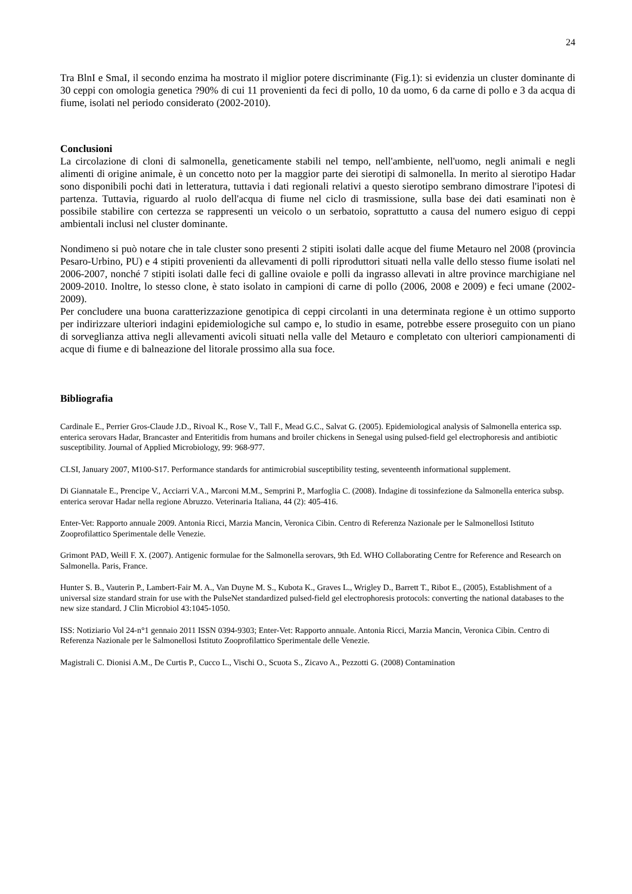24
Tra BlnI e SmaI, il secondo enzima ha mostrato il miglior potere discriminante (Fig.1): si evidenzia un cluster dominante di 30 ceppi con omologia genetica ?90% di cui 11 provenienti da feci di pollo, 10 da uomo, 6 da carne di pollo e 3 da acqua di fiume, isolati nel periodo considerato (2002-2010).
Conclusioni
La circolazione di cloni di salmonella, geneticamente stabili nel tempo, nell'ambiente, nell'uomo, negli animali e negli alimenti di origine animale, è un concetto noto per la maggior parte dei sierotipi di salmonella. In merito al sierotipo Hadar sono disponibili pochi dati in letteratura, tuttavia i dati regionali relativi a questo sierotipo sembrano dimostrare l'ipotesi di partenza. Tuttavia, riguardo al ruolo dell'acqua di fiume nel ciclo di trasmissione, sulla base dei dati esaminati non è possibile stabilire con certezza se rappresenti un veicolo o un serbatoio, soprattutto a causa del numero esiguo di ceppi ambientali inclusi nel cluster dominante.
Nondimeno si può notare che in tale cluster sono presenti 2 stipiti isolati dalle acque del fiume Metauro nel 2008 (provincia Pesaro-Urbino, PU) e 4 stipiti provenienti da allevamenti di polli riproduttori situati nella valle dello stesso fiume isolati nel 2006-2007, nonché 7 stipiti isolati dalle feci di galline ovaiole e polli da ingrasso allevati in altre province marchigiane nel 2009-2010. Inoltre, lo stesso clone, è stato isolato in campioni di carne di pollo (2006, 2008 e 2009) e feci umane (2002-2009).
Per concludere una buona caratterizzazione genotipica di ceppi circolanti in una determinata regione è un ottimo supporto per indirizzare ulteriori indagini epidemiologiche sul campo e, lo studio in esame, potrebbe essere proseguito con un piano di sorveglianza attiva negli allevamenti avicoli situati nella valle del Metauro e completato con ulteriori campionamenti di acque di fiume e di balneazione del litorale prossimo alla sua foce.
Bibliografia
Cardinale E., Perrier Gros-Claude J.D., Rivoal K., Rose V., Tall F., Mead G.C., Salvat G. (2005). Epidemiological analysis of Salmonella enterica ssp. enterica serovars Hadar, Brancaster and Enteritidis from humans and broiler chickens in Senegal using pulsed-field gel electrophoresis and antibiotic susceptibility. Journal of Applied Microbiology, 99: 968-977.
CLSI, January 2007, M100-S17. Performance standards for antimicrobial susceptibility testing, seventeenth informational supplement.
Di Giannatale E., Prencipe V., Acciarri V.A., Marconi M.M., Semprini P., Marfoglia C. (2008). Indagine di tossinfezione da Salmonella enterica subsp. enterica serovar Hadar nella regione Abruzzo. Veterinaria Italiana, 44 (2): 405-416.
Enter-Vet: Rapporto annuale 2009. Antonia Ricci, Marzia Mancin, Veronica Cibin. Centro di Referenza Nazionale per le Salmonellosi Istituto Zooprofilattico Sperimentale delle Venezie.
Grimont PAD, Weill F. X. (2007). Antigenic formulae for the Salmonella serovars, 9th Ed. WHO Collaborating Centre for Reference and Research on Salmonella. Paris, France.
Hunter S. B., Vauterin P., Lambert-Fair M. A., Van Duyne M. S., Kubota K., Graves L., Wrigley D., Barrett T., Ribot E., (2005), Establishment of a universal size standard strain for use with the PulseNet standardized pulsed-field gel electrophoresis protocols: converting the national databases to the new size standard. J Clin Microbiol 43:1045-1050.
ISS: Notiziario Vol 24-n°1 gennaio 2011 ISSN 0394-9303; Enter-Vet: Rapporto annuale. Antonia Ricci, Marzia Mancin, Veronica Cibin. Centro di Referenza Nazionale per le Salmonellosi Istituto Zooprofilattico Sperimentale delle Venezie.
Magistrali C. Dionisi A.M., De Curtis P., Cucco L., Vischi O., Scuota S., Zicavo A., Pezzotti G. (2008) Contamination